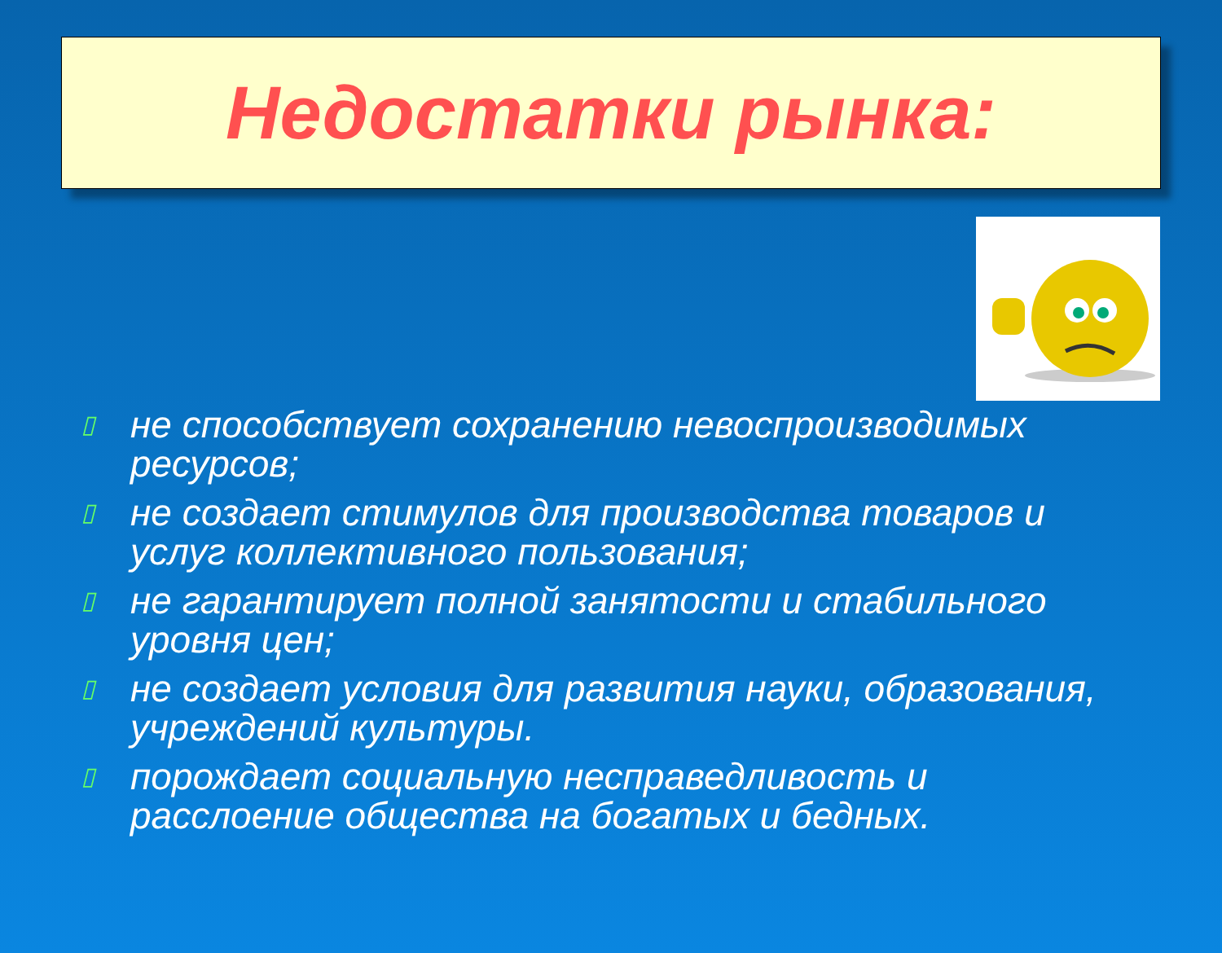Недостатки рынка:
▯ не способствует сохранению невоспроизводимых ресурсов;
▯ не создает стимулов для производства товаров и услуг коллективного пользования;
▯ не гарантирует полной занятости и стабильного уровня цен;
▯ не создает условия для развития науки, образования, учреждений культуры.
▯ порождает социальную несправедливость и расслоение общества на богатых и бедных.